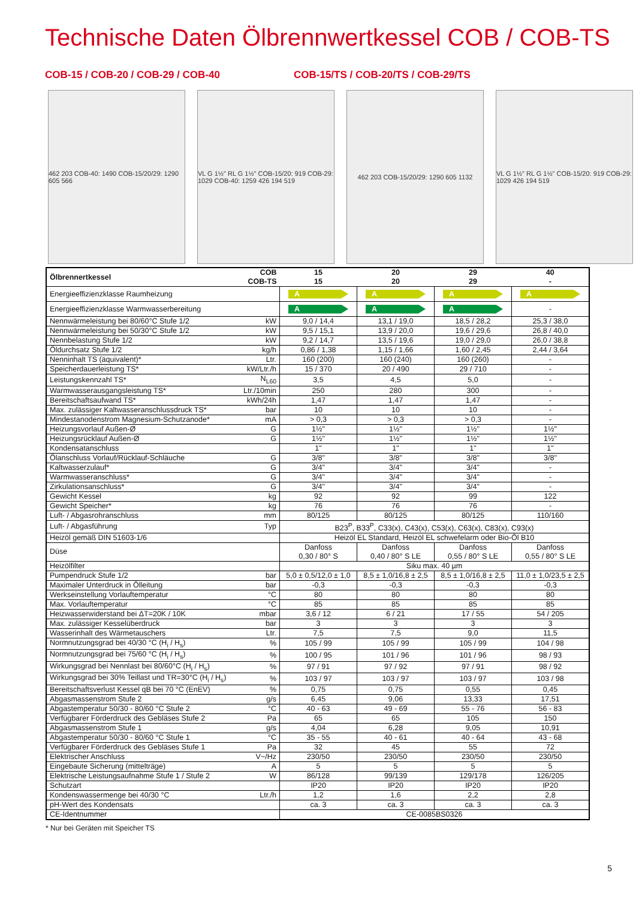Technische Daten Ölbrennwertkessel COB / COB-TS
COB-15 / COB-20 / COB-29 / COB-40 COB-15/TS / COB-20/TS / COB-29/TS
462 203 COB-40: 1490 COB-15/20/29: 1290 605 566
VL G 1½" RL G 1½" COB-15/20: 919 COB-29: 1029 COB-40: 1259 426 194 519
462 203 COB-15/20/29: 1290 605 1132
VL G 1½" RL G 1½" COB-15/20: 919 COB-29: 1029 426 194 519
| Ölbrennertkessel | COB COB-TS | 15 15 | 20 20 | 29 29 | 40 - |
| --- | --- | --- | --- | --- | --- |
| Energieeffizienzklasse Raumheizung | | A | A | A | A |
| Energieeffizienzklasse Warmwasserbereitung | | A | A | A | - |
| Nennwärmeleistung bei 80/60°C Stufe 1/2 | kW | 9,0 / 14,4 | 13,1 / 19,0 | 18,5 / 28,2 | 25,3 / 38,0 |
| Nennwärmeleistung bei 50/30°C Stufe 1/2 | kW | 9,5 / 15,1 | 13,9 / 20,0 | 19,6 / 29,6 | 26,8 / 40,0 |
| Nennbelastung Stufe 1/2 | kW | 9,2 / 14,7 | 13,5 / 19,6 | 19,0 / 29,0 | 26,0 / 38,8 |
| Öldurchsatz Stufe 1/2 | kg/h | 0,86 / 1,38 | 1,15 / 1,66 | 1,60 / 2,45 | 2,44 / 3,64 |
| Nenninhalt TS (äquivalent)* | Ltr. | 160 (200) | 160 (240) | 160 (260) | - |
| Speicherdauerleistung TS* | kW/Ltr./h | 15 / 370 | 20 / 490 | 29 / 710 | - |
| Leistungskennzahl TS* | N<sub>L60</sub> | 3,5 | 4,5 | 5,0 | - |
| Warmwasserausgangsleistung TS* | Ltr./10min | 250 | 280 | 300 | - |
| Bereitschaftsaufwand TS* | kWh/24h | 1,47 | 1,47 | 1,47 | - |
| Max. zulässiger Kaltwasseranschlussdruck TS* | bar | 10 | 10 | 10 | - |
| Mindestanodenstrom Magnesium-Schutzanode* | mA | > 0,3 | > 0,3 | > 0,3 | - |
| Heizungsvorlauf Außen-Ø | G | 1½" | 1½" | 1½" | 1½" |
| Heizungsrücklauf Außen-Ø | G | 1½" | 1½" | 1½" | 1½" |
| Kondensatanschluss | | 1" | 1" | 1" | 1" |
| Ölanschluss Vorlauf/Rücklauf-Schläuche | G | 3/8" | 3/8" | 3/8" | 3/8" |
| Kaltwasserzulauf* | G | 3/4" | 3/4" | 3/4" | - |
| Warmwasseranschluss* | G | 3/4" | 3/4" | 3/4" | - |
| Zirkulationsanschluss* | G | 3/4" | 3/4" | 3/4" | - |
| Gewicht Kessel | kg | 92 | 92 | 99 | 122 |
| Gewicht Speicher* | kg | 76 | 76 | 76 | - |
| Luft- / Abgasrohranschluss | mm | 80/125 | 80/125 | 80/125 | 110/160 |
| Luft- / Abgasführung | Typ | B23<sup>P</sup>, B33<sup>P</sup>, C33(x), C43(x), C53(x), C63(x), C83(x), C93(x) | | | |
| Heizöl gemäß DIN 51603-1/6 | | Heizöl EL Standard, Heizöl EL schwefelarm oder Bio-Öl B10 | | | |
| Düse | | Danfoss 0,30 / 80° S | Danfoss 0,40 / 80° S LE | Danfoss 0,55 / 80° S LE | Danfoss 0,55 / 80° S LE |
| Heizölfilter | | Siku max. 40 µm | | | |
| Pumpendruck Stufe 1/2 | bar | 5,0 ± 0,5/12,0 ± 1,0 | 8,5 ± 1,0/16,8 ± 2,5 | 8,5 ± 1,0/16,8 ± 2,5 | 11,0 ± 1,0/23,5 ± 2,5 |
| Maximaler Unterdruck in Ölleitung | bar | -0,3 | -0,3 | -0,3 | -0,3 |
| Werkseinstellung Vorlauftemperatur | °C | 80 | 80 | 80 | 80 |
| Max. Vorlauftemperatur | °C | 85 | 85 | 85 | 85 |
| Heizwasserwiderstand bei ΔT=20K / 10K | mbar | 3,6 / 12 | 6 / 21 | 17 / 55 | 54 / 205 |
| Max. zulässiger Kesselüberdruck | bar | 3 | 3 | 3 | 3 |
| Wasserinhalt des Wärmetauschers | Ltr. | 7,5 | 7,5 | 9,0 | 11,5 |
| Normnutzungsgrad bei 40/30 °C (H<sub>i</sub> / H<sub>s</sub>) | % | 105 / 99 | 105 / 99 | 105 / 99 | 104 / 98 |
| Normnutzungsgrad bei 75/60 °C (H<sub>i</sub> / H<sub>s</sub>) | % | 100 / 95 | 101 / 96 | 101 / 96 | 98 / 93 |
| Wirkungsgrad bei Nennlast bei 80/60°C (H<sub>i</sub> / H<sub>s</sub>) | % | 97 / 91 | 97 / 92 | 97 / 91 | 98 / 92 |
| Wirkungsgrad bei 30% Teillast und TR=30°C (H<sub>i</sub> / H<sub>s</sub>) | % | 103 / 97 | 103 / 97 | 103 / 97 | 103 / 98 |
| Bereitschaftsverlust Kessel qB bei 70 °C (EnEV) | % | 0,75 | 0,75 | 0,55 | 0,45 |
| Abgasmassenstrom Stufe 2 | g/s | 6,45 | 9,06 | 13,33 | 17,51 |
| Abgastemperatur 50/30 - 80/60 °C Stufe 2 | °C | 40 - 63 | 49 - 69 | 55 - 76 | 56 - 83 |
| Verfügbarer Förderdruck des Gebläses Stufe 2 | Pa | 65 | 65 | 105 | 150 |
| Abgasmassenstrom Stufe 1 | g/s | 4,04 | 6,28 | 9,05 | 10,91 |
| Abgastemperatur 50/30 - 80/60 °C Stufe 1 | °C | 35 - 55 | 40 - 61 | 40 - 64 | 43 - 68 |
| Verfügbarer Förderdruck des Gebläses Stufe 1 | Pa | 32 | 45 | 55 | 72 |
| Elektrischer Anschluss | V~/Hz | 230/50 | 230/50 | 230/50 | 230/50 |
| Eingebaute Sicherung (mittelträge) | A | 5 | 5 | 5 | 5 |
| Elektrische Leistungsaufnahme Stufe 1 / Stufe 2 | W | 86/128 | 99/139 | 129/178 | 126/205 |
| Schutzart | | IP20 | IP20 | IP20 | IP20 |
| Kondenswassermenge bei 40/30 °C | Ltr./h | 1,2 | 1,6 | 2,2 | 2,8 |
| pH-Wert des Kondensats | | ca. 3 | ca. 3 | ca. 3 | ca. 3 |
| CE-Identnummer | | CE-0085BS0326 | | | |
* Nur bei Geräten mit Speicher TS
5